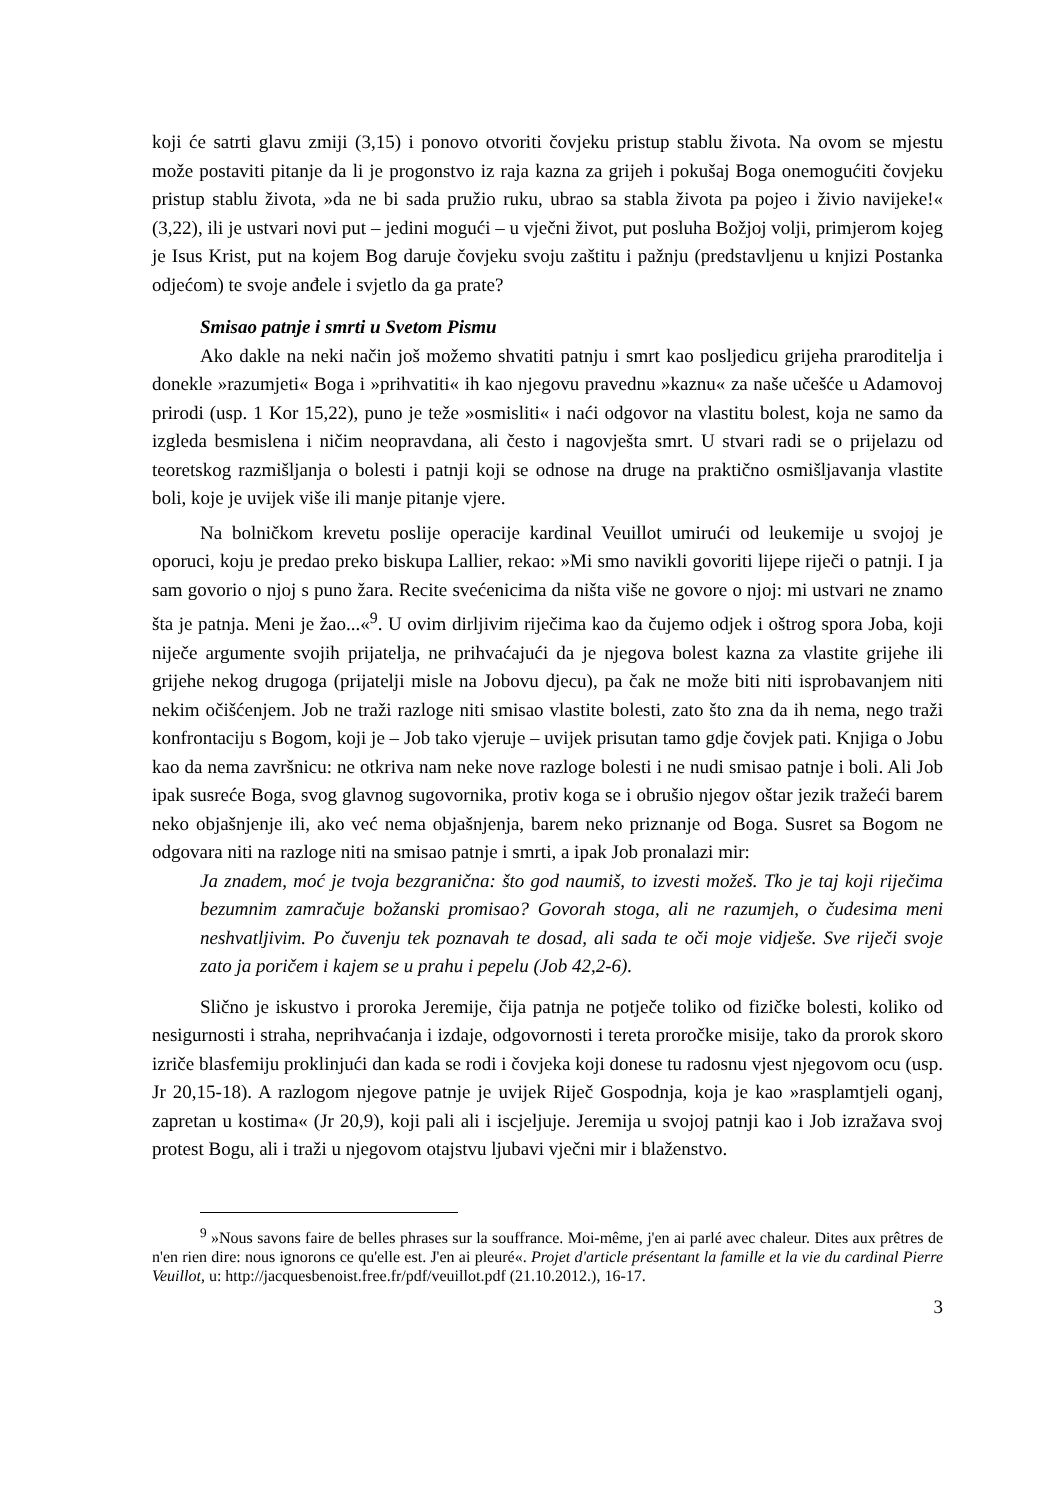koji će satrti glavu zmiji (3,15) i ponovo otvoriti čovjeku pristup stablu života. Na ovom se mjestu može postaviti pitanje da li je progonstvo iz raja kazna za grijeh i pokušaj Boga onemogućiti čovjeku pristup stablu života, »da ne bi sada pružio ruku, ubrao sa stabla života pa pojeo i živio navijeke!« (3,22), ili je ustvari novi put – jedini mogući – u vječni život, put posluha Božjoj volji, primjerom kojeg je Isus Krist, put na kojem Bog daruje čovjeku svoju zaštitu i pažnju (predstavljenu u knjizi Postanka odjećom) te svoje anđele i svjetlo da ga prate?
Smisao patnje i smrti u Svetom Pismu
Ako dakle na neki način još možemo shvatiti patnju i smrt kao posljedicu grijeha praroditelja i donekle »razumjeti« Boga i »prihvatiti« ih kao njegovu pravednu »kaznu« za naše učešće u Adamovoj prirodi (usp. 1 Kor 15,22), puno je teže »osmisliti« i naći odgovor na vlastitu bolest, koja ne samo da izgleda besmislena i ničim neopravdana, ali često i nagovješta smrt. U stvari radi se o prijelazu od teoretskog razmišljanja o bolesti i patnji koji se odnose na druge na praktično osmišljavanja vlastite boli, koje je uvijek više ili manje pitanje vjere.
Na bolničkom krevetu poslije operacije kardinal Veuillot umirući od leukemije u svojoj je oporuci, koju je predao preko biskupa Lallier, rekao: »Mi smo navikli govoriti lijepe riječi o patnji. I ja sam govorio o njoj s puno žara. Recite svećenicima da ništa više ne govore o njoj: mi ustvari ne znamo šta je patnja. Meni je žao...«<sup>9</sup>. U ovim dirljivim riječima kao da čujemo odjek i oštrog spora Joba, koji niječe argumente svojih prijatelja, ne prihvaćajući da je njegova bolest kazna za vlastite grijehe ili grijehe nekog drugoga (prijatelji misle na Jobovu djecu), pa čak ne može biti niti isprobavanjem niti nekim očišćenjem. Job ne traži razloge niti smisao vlastite bolesti, zato što zna da ih nema, nego traži konfrontaciju s Bogom, koji je – Job tako vjeruje – uvijek prisutan tamo gdje čovjek pati. Knjiga o Jobu kao da nema završnicu: ne otkriva nam neke nove razloge bolesti i ne nudi smisao patnje i boli. Ali Job ipak susreće Boga, svog glavnog sugovornika, protiv koga se i obrušio njegov oštar jezik tražeći barem neko objašnjenje ili, ako već nema objašnjenja, barem neko priznanje od Boga. Susret sa Bogom ne odgovara niti na razloge niti na smisao patnje i smrti, a ipak Job pronalazi mir:
Ja znadem, moć je tvoja bezgranična: što god naumiš, to izvesti možeš. Tko je taj koji riječima bezumnim zamračuje božanski promisao? Govorah stoga, ali ne razumjeh, o čudesima meni neshvatljivim. Po čuvenju tek poznavah te dosad, ali sada te oči moje vidješe. Sve riječi svoje zato ja poričem i kajem se u prahu i pepelu (Job 42,2-6).
Slično je iskustvo i proroka Jeremije, čija patnja ne potječe toliko od fizičke bolesti, koliko od nesigurnosti i straha, neprihvaćanja i izdaje, odgovornosti i tereta proročke misije, tako da prorok skoro izriče blasfemiju proklinjući dan kada se rodi i čovjeka koji donese tu radosnu vjest njegovom ocu (usp. Jr 20,15-18). A razlogom njegove patnje je uvijek Riječ Gospodnja, koja je kao »rasplamtjeli oganj, zapretan u kostima« (Jr 20,9), koji pali ali i iscjeljuje. Jeremija u svojoj patnji kao i Job izražava svoj protest Bogu, ali i traži u njegovom otajstvu ljubavi vječni mir i blaženstvo.
<sup>9</sup> »Nous savons faire de belles phrases sur la souffrance. Moi-même, j'en ai parlé avec chaleur. Dites aux prêtres de n'en rien dire: nous ignorons ce qu'elle est. J'en ai pleuré«. Projet d'article présentant la famille et la vie du cardinal Pierre Veuillot, u: http://jacquesbenoist.free.fr/pdf/veuillot.pdf (21.10.2012.), 16-17.
3